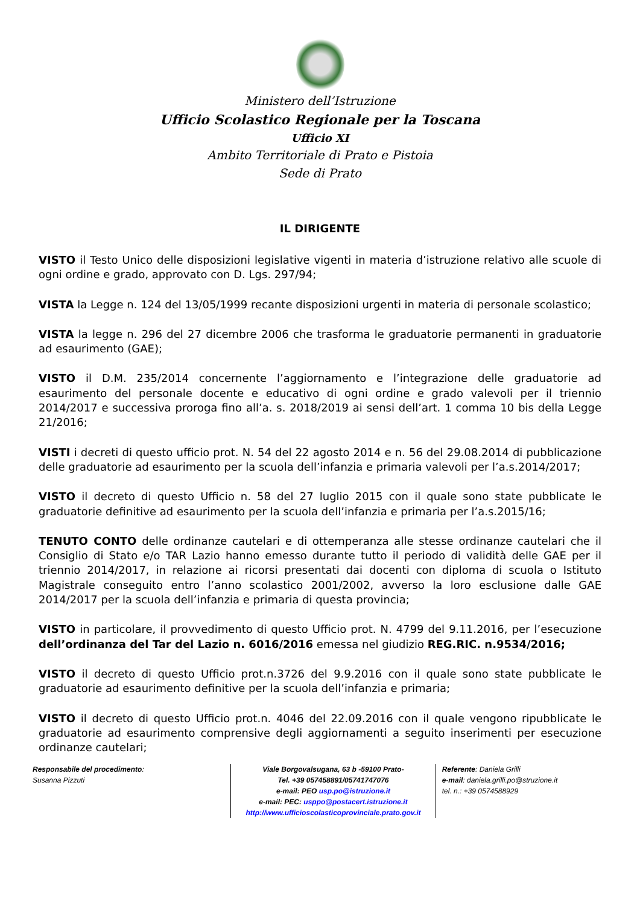Ministero dell’Istruzione
Ufficio Scolastico Regionale per la Toscana
Ufficio XI
Ambito Territoriale di Prato e Pistoia
Sede di Prato
IL DIRIGENTE
VISTO il Testo Unico delle disposizioni legislative vigenti in materia d’istruzione relativo alle scuole di ogni ordine e grado, approvato con D. Lgs. 297/94;
VISTA la Legge n. 124 del 13/05/1999 recante disposizioni urgenti in materia di personale scolastico;
VISTA la legge n. 296 del 27 dicembre 2006 che trasforma le graduatorie permanenti in graduatorie ad esaurimento (GAE);
VISTO il D.M. 235/2014 concernente l’aggiornamento e l’integrazione delle graduatorie ad esaurimento del personale docente e educativo di ogni ordine e grado valevoli per il triennio 2014/2017 e successiva proroga fino all’a. s. 2018/2019 ai sensi dell’art. 1 comma 10 bis della Legge 21/2016;
VISTI i decreti di questo ufficio prot. N. 54 del 22 agosto 2014 e n. 56 del 29.08.2014 di pubblicazione delle graduatorie ad esaurimento per la scuola dell’infanzia e primaria valevoli per l’a.s.2014/2017;
VISTO il decreto di questo Ufficio n. 58 del 27 luglio 2015 con il quale sono state pubblicate le graduatorie definitive ad esaurimento per la scuola dell’infanzia e primaria per l’a.s.2015/16;
TENUTO CONTO delle ordinanze cautelari e di ottemperanza alle stesse ordinanze cautelari che il Consiglio di Stato e/o TAR Lazio hanno emesso durante tutto il periodo di validità delle GAE per il triennio 2014/2017, in relazione ai ricorsi presentati dai docenti con diploma di scuola o Istituto Magistrale conseguito entro l’anno scolastico 2001/2002, avverso la loro esclusione dalle GAE 2014/2017 per la scuola dell’infanzia e primaria di questa provincia;
VISTO in particolare, il provvedimento di questo Ufficio prot. N. 4799 del 9.11.2016, per l’esecuzione dell’ordinanza del Tar del Lazio n. 6016/2016 emessa nel giudizio REG.RIC. n.9534/2016;
VISTO il decreto di questo Ufficio prot.n.3726 del 9.9.2016 con il quale sono state pubblicate le graduatorie ad esaurimento definitive per la scuola dell’infanzia e primaria;
VISTO il decreto di questo Ufficio prot.n. 4046 del 22.09.2016 con il quale vengono ripubblicate le graduatorie ad esaurimento comprensive degli aggiornamenti a seguito inserimenti per esecuzione ordinanze cautelari;
Responsabile del procedimento:
Susanna Pizzuti
Viale Borgovalsugana, 63 b -59100 Prato-
Tel. +39 057458891/05741747076
e-mail: PEO usp.po@istruzione.it
e-mail: PEC: usppo@postacert.istruzione.it
http://www.ufficioscolasticoprovinciale.prato.gov.it
Referente: Daniela Grilli
e-mail: daniela.grilli.po@struzione.it
tel. n.: +39 0574588929